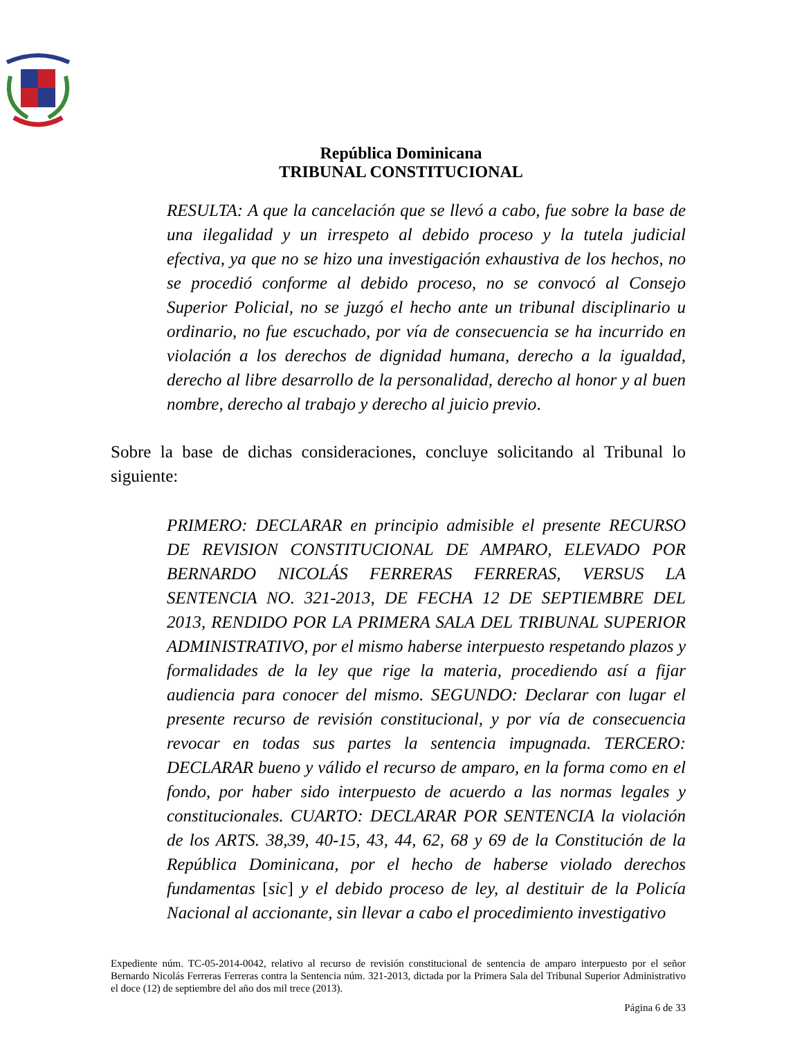República Dominicana
TRIBUNAL CONSTITUCIONAL
RESULTA: A que la cancelación que se llevó a cabo, fue sobre la base de una ilegalidad y un irrespeto al debido proceso y la tutela judicial efectiva, ya que no se hizo una investigación exhaustiva de los hechos, no se procedió conforme al debido proceso, no se convocó al Consejo Superior Policial, no se juzgó el hecho ante un tribunal disciplinario u ordinario, no fue escuchado, por vía de consecuencia se ha incurrido en violación a los derechos de dignidad humana, derecho a la igualdad, derecho al libre desarrollo de la personalidad, derecho al honor y al buen nombre, derecho al trabajo y derecho al juicio previo.
Sobre la base de dichas consideraciones, concluye solicitando al Tribunal lo siguiente:
PRIMERO: DECLARAR en principio admisible el presente RECURSO DE REVISION CONSTITUCIONAL DE AMPARO, ELEVADO POR BERNARDO NICOLÁS FERRERAS FERRERAS, VERSUS LA SENTENCIA NO. 321-2013, DE FECHA 12 DE SEPTIEMBRE DEL 2013, RENDIDO POR LA PRIMERA SALA DEL TRIBUNAL SUPERIOR ADMINISTRATIVO, por el mismo haberse interpuesto respetando plazos y formalidades de la ley que rige la materia, procediendo así a fijar audiencia para conocer del mismo. SEGUNDO: Declarar con lugar el presente recurso de revisión constitucional, y por vía de consecuencia revocar en todas sus partes la sentencia impugnada. TERCERO: DECLARAR bueno y válido el recurso de amparo, en la forma como en el fondo, por haber sido interpuesto de acuerdo a las normas legales y constitucionales. CUARTO: DECLARAR POR SENTENCIA la violación de los ARTS. 38,39, 40-15, 43, 44, 62, 68 y 69 de la Constitución de la República Dominicana, por el hecho de haberse violado derechos fundamentas [sic] y el debido proceso de ley, al destituir de la Policía Nacional al accionante, sin llevar a cabo el procedimiento investigativo
Expediente núm. TC-05-2014-0042, relativo al recurso de revisión constitucional de sentencia de amparo interpuesto por el señor Bernardo Nicolás Ferreras Ferreras contra la Sentencia núm. 321-2013, dictada por la Primera Sala del Tribunal Superior Administrativo el doce (12) de septiembre del año dos mil trece (2013).
Página 6 de 33